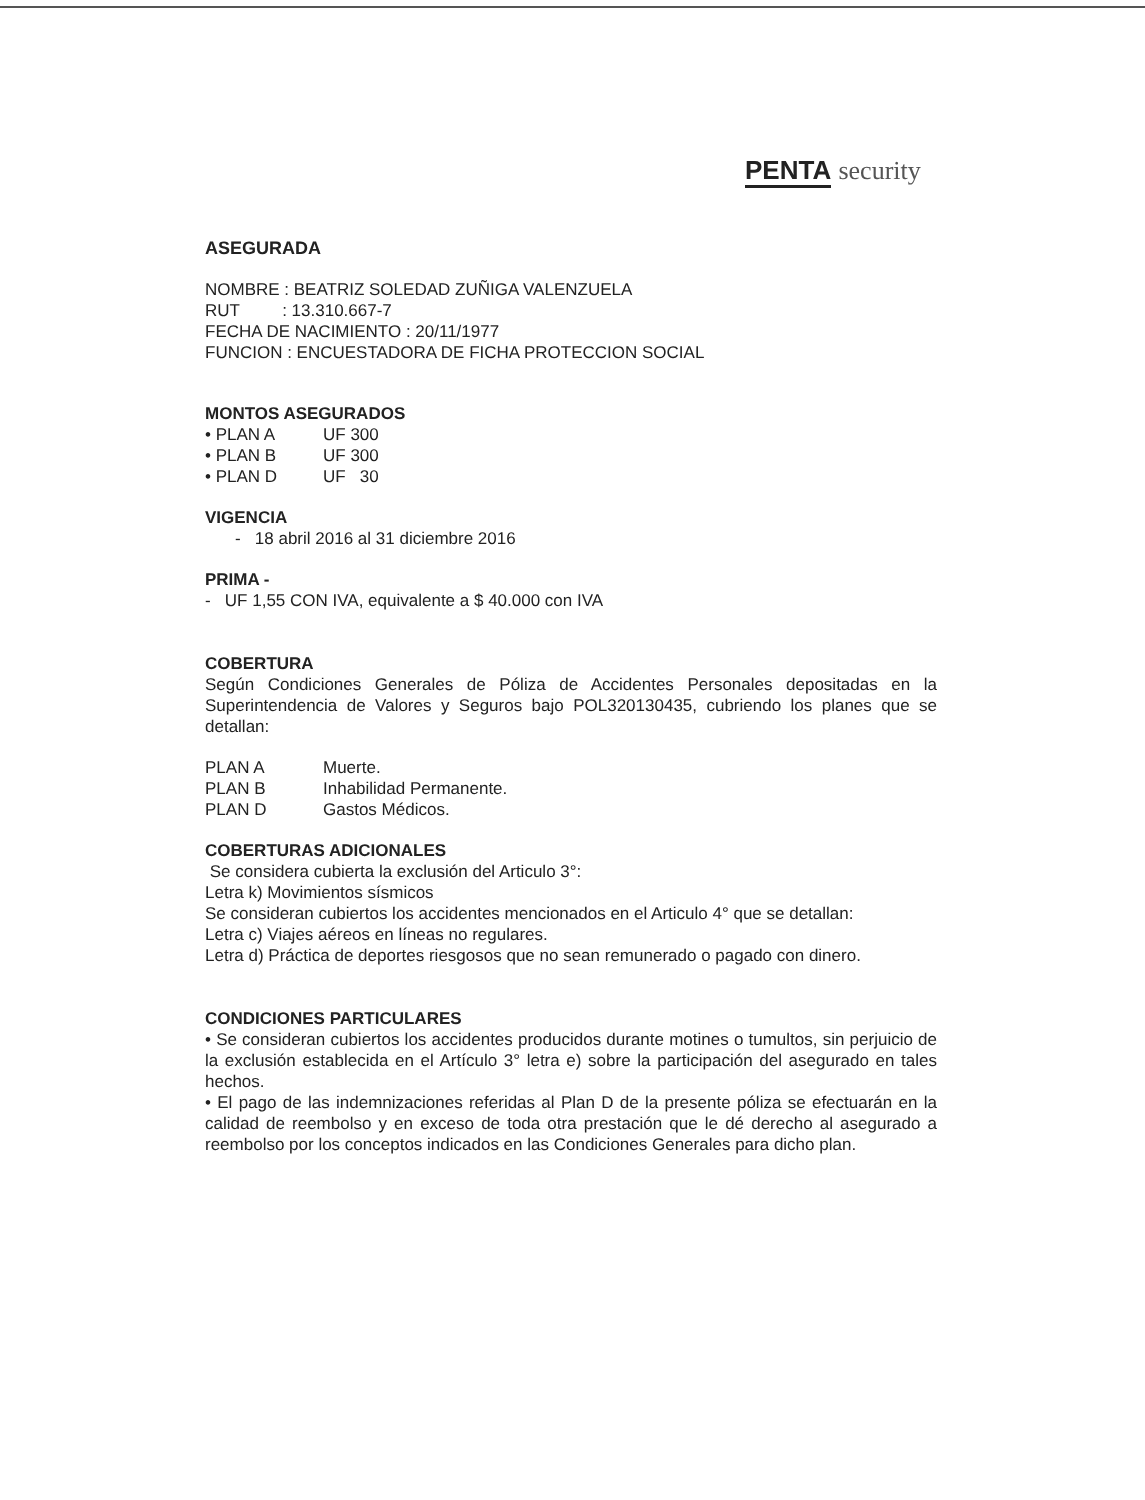PENTA security
ASEGURADA
NOMBRE : BEATRIZ SOLEDAD ZUÑIGA VALENZUELA
RUT : 13.310.667-7
FECHA DE NACIMIENTO : 20/11/1977
FUNCION : ENCUESTADORA DE FICHA PROTECCION SOCIAL
MONTOS ASEGURADOS
| • PLAN A | UF 300 |
| • PLAN B | UF 300 |
| • PLAN D | UF 30 |
VIGENCIA
- 18 abril 2016 al 31 diciembre 2016
PRIMA -
- UF 1,55 CON IVA, equivalente a $ 40.000 con IVA
COBERTURA
Según Condiciones Generales de Póliza de Accidentes Personales depositadas en la Superintendencia de Valores y Seguros bajo POL320130435, cubriendo los planes que se detallan:
| PLAN A | Muerte. |
| PLAN B | Inhabilidad Permanente. |
| PLAN D | Gastos Médicos. |
COBERTURAS ADICIONALES
Se considera cubierta la exclusión del Articulo 3°:
Letra k) Movimientos sísmicos
Se consideran cubiertos los accidentes mencionados en el Articulo 4° que se detallan:
Letra c) Viajes aéreos en líneas no regulares.
Letra d) Práctica de deportes riesgosos que no sean remunerado o pagado con dinero.
CONDICIONES PARTICULARES
• Se consideran cubiertos los accidentes producidos durante motines o tumultos, sin perjuicio de la exclusión establecida en el Artículo 3° letra e) sobre la participación del asegurado en tales hechos.
• El pago de las indemnizaciones referidas al Plan D de la presente póliza se efectuarán en la calidad de reembolso y en exceso de toda otra prestación que le dé derecho al asegurado a reembolso por los conceptos indicados en las Condiciones Generales para dicho plan.